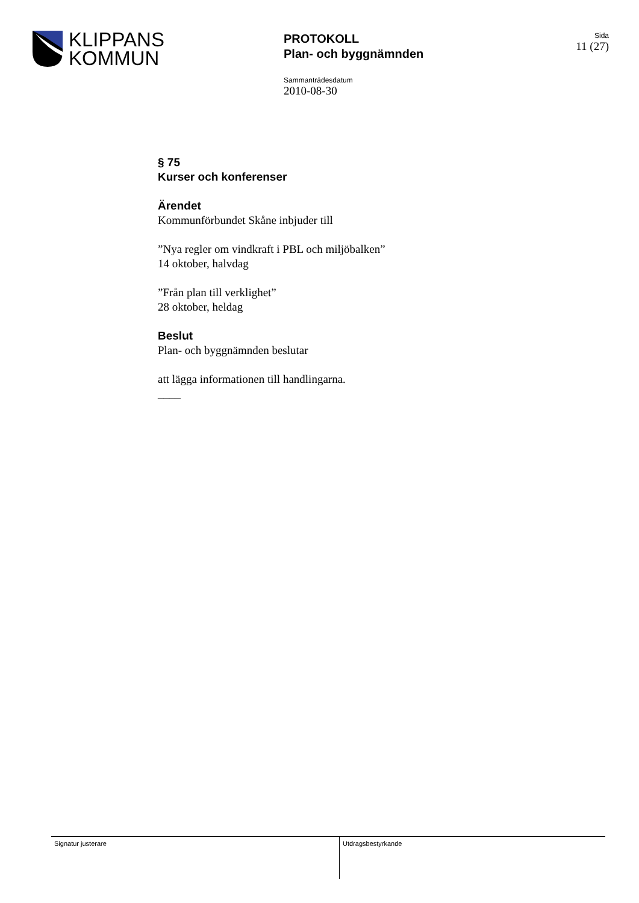KLIPPANS
KOMMUN
PROTOKOLL
Plan- och byggnämnden
Sida
11 (27)
Sammanträdesdatum
2010-08-30
§ 75
Kurser och konferenser
Ärendet
Kommunförbundet Skåne inbjuder till
”Nya regler om vindkraft i PBL och miljöbalken”
14 oktober, halvdag
”Från plan till verklighet”
28 oktober, heldag
Beslut
Plan- och byggnämnden beslutar
att lägga informationen till handlingarna.
____
Signatur justerare Utdragsbestyrkande